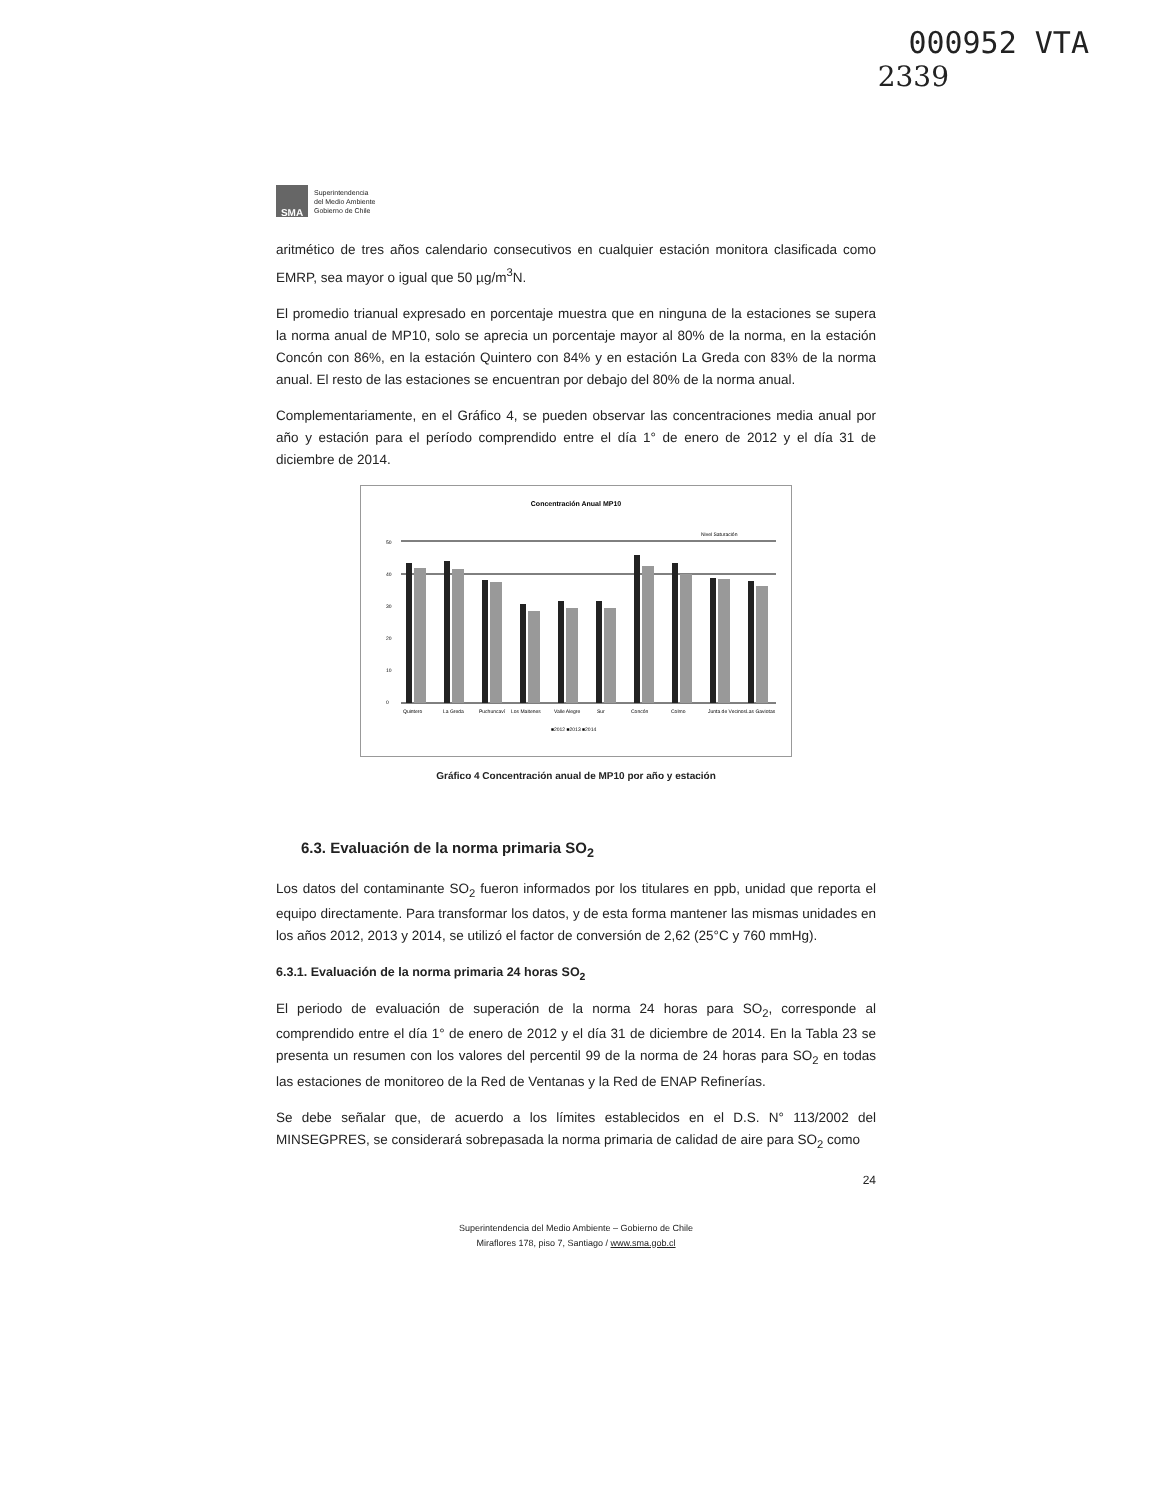000952 VTA
2339
SMA
Superintendencia
del Medio Ambiente
Gobierno de Chile
aritmético de tres años calendario consecutivos en cualquier estación monitora clasificada como EMRP, sea mayor o igual que 50 µg/m<sup>3</sup>N.
El promedio trianual expresado en porcentaje muestra que en ninguna de la estaciones se supera la norma anual de MP10, solo se aprecia un porcentaje mayor al 80% de la norma, en la estación Concón con 86%, en la estación Quintero con 84% y en estación La Greda con 83% de la norma anual. El resto de las estaciones se encuentran por debajo del 80% de la norma anual.
Complementariamente, en el Gráfico 4, se pueden observar las concentraciones media anual por año y estación para el período comprendido entre el día 1° de enero de 2012 y el día 31 de diciembre de 2014.
Concentración Anual MP10
Nivel Saturación
50
40
30
20
10
0
Quintero
La Greda
Puchuncaví
Los Maitenes
Valle Alegre
Sur
Concón
Colmo
Junta de Vecinos
Las Gaviotas
■2012 ■2013 ■2014
Gráfico 4 Concentración anual de MP10 por año y estación
6.3. Evaluación de la norma primaria SO<sub>2</sub>
Los datos del contaminante SO<sub>2</sub> fueron informados por los titulares en ppb, unidad que reporta el equipo directamente. Para transformar los datos, y de esta forma mantener las mismas unidades en los años 2012, 2013 y 2014, se utilizó el factor de conversión de 2,62 (25°C y 760 mmHg).
6.3.1. Evaluación de la norma primaria 24 horas SO<sub>2</sub>
El periodo de evaluación de superación de la norma 24 horas para SO<sub>2</sub>, corresponde al comprendido entre el día 1° de enero de 2012 y el día 31 de diciembre de 2014. En la Tabla 23 se presenta un resumen con los valores del percentil 99 de la norma de 24 horas para SO<sub>2</sub> en todas las estaciones de monitoreo de la Red de Ventanas y la Red de ENAP Refinerías.
Se debe señalar que, de acuerdo a los límites establecidos en el D.S. N° 113/2002 del MINSEGPRES, se considerará sobrepasada la norma primaria de calidad de aire para SO<sub>2</sub> como
24
Superintendencia del Medio Ambiente – Gobierno de Chile
Miraflores 178, piso 7, Santiago / www.sma.gob.cl